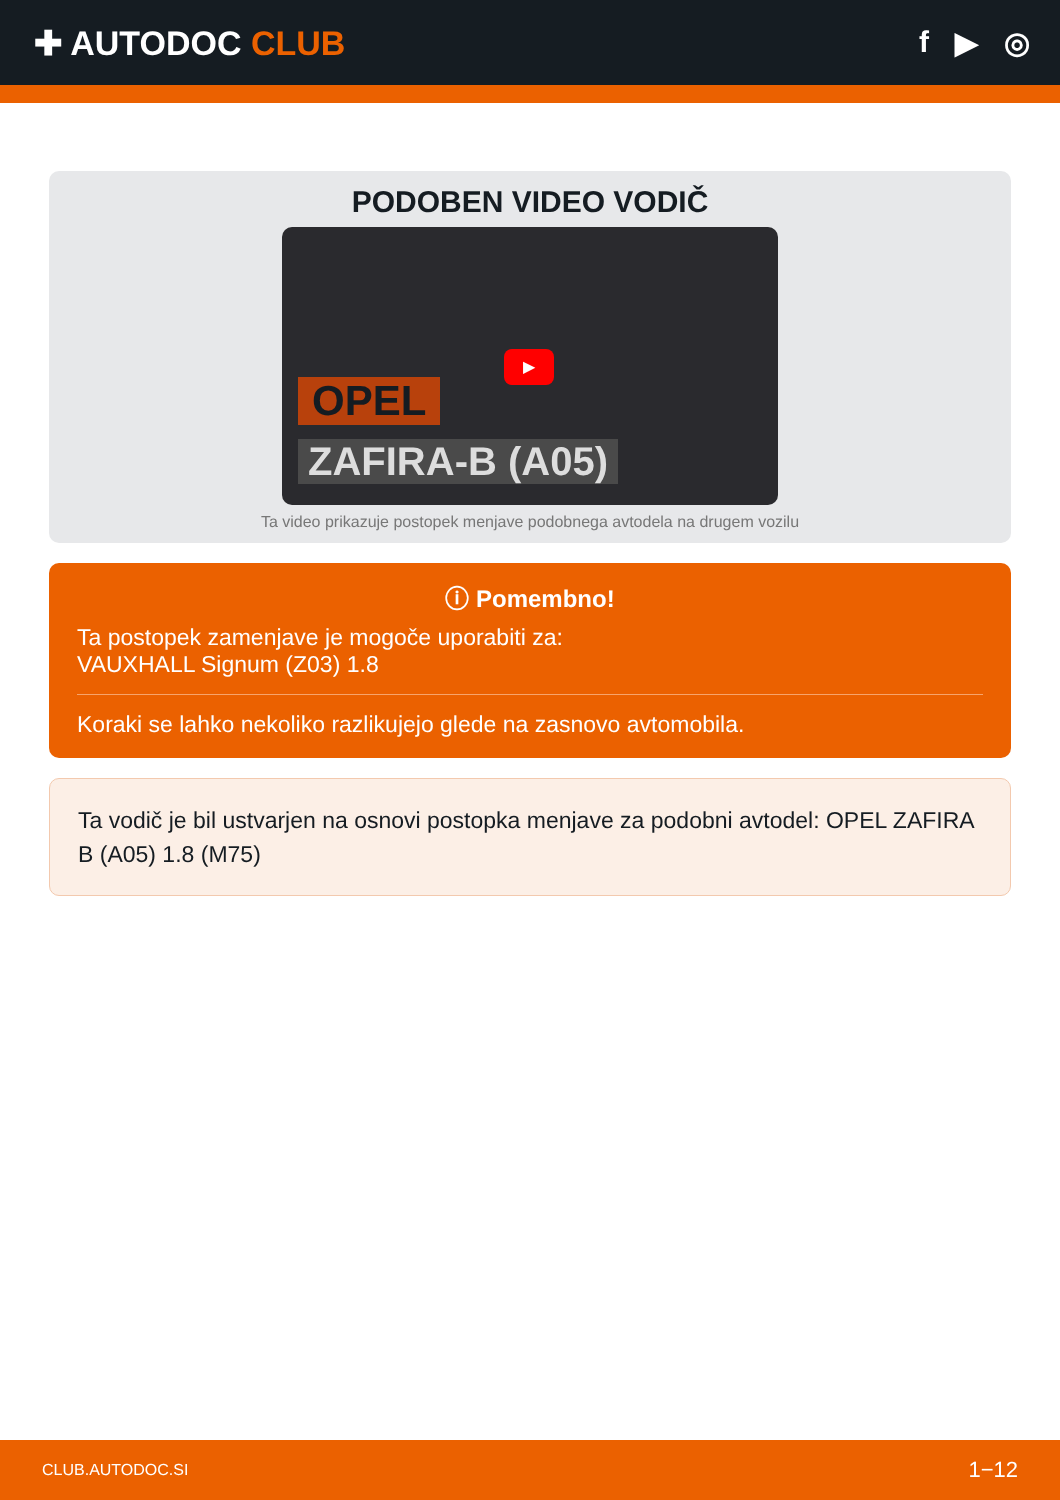✚ AUTODOC CLUB f ▶ ◎
PODOBEN VIDEO VODIČ
▶
OPEL
ZAFIRA-B (A05)
Ta video prikazuje postopek menjave podobnega avtodela na drugem vozilu
ⓘ Pomembno!
Ta postopek zamenjave je mogoče uporabiti za:
VAUXHALL Signum (Z03) 1.8
Koraki se lahko nekoliko razlikujejo glede na zasnovo avtomobila.
Ta vodič je bil ustvarjen na osnovi postopka menjave za podobni avtodel: OPEL ZAFIRA B (A05) 1.8 (M75)
CLUB.AUTODOC.SI 1−12